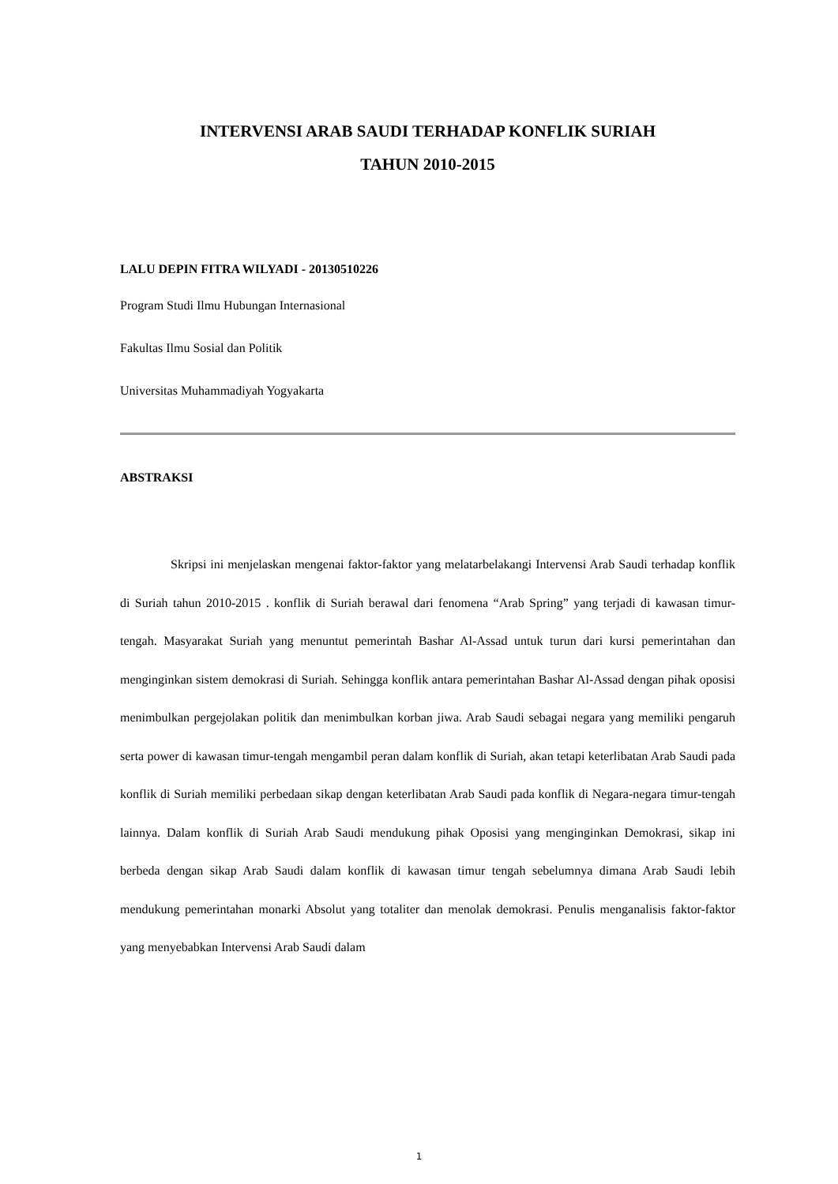INTERVENSI ARAB SAUDI TERHADAP KONFLIK SURIAH
TAHUN 2010-2015
LALU DEPIN FITRA WILYADI - 20130510226
Program Studi Ilmu Hubungan Internasional
Fakultas Ilmu Sosial dan Politik
Universitas Muhammadiyah Yogyakarta
ABSTRAKSI
Skripsi ini menjelaskan mengenai faktor-faktor yang melatarbelakangi Intervensi Arab Saudi terhadap konflik di Suriah tahun 2010-2015 . konflik di Suriah berawal dari fenomena “Arab Spring” yang terjadi di kawasan timur-tengah. Masyarakat Suriah yang menuntut pemerintah Bashar Al-Assad untuk turun dari kursi pemerintahan dan menginginkan sistem demokrasi di Suriah. Sehingga konflik antara pemerintahan Bashar Al-Assad dengan pihak oposisi menimbulkan pergejolakan politik dan menimbulkan korban jiwa. Arab Saudi sebagai negara yang memiliki pengaruh serta power di kawasan timur-tengah mengambil peran dalam konflik di Suriah, akan tetapi keterlibatan Arab Saudi pada konflik di Suriah memiliki perbedaan sikap dengan keterlibatan Arab Saudi pada konflik di Negara-negara timur-tengah lainnya. Dalam konflik di Suriah Arab Saudi mendukung pihak Oposisi yang menginginkan Demokrasi, sikap ini berbeda dengan sikap Arab Saudi dalam konflik di kawasan timur tengah sebelumnya dimana Arab Saudi lebih mendukung pemerintahan monarki Absolut yang totaliter dan menolak demokrasi. Penulis menganalisis faktor-faktor yang menyebabkan Intervensi Arab Saudi dalam
1